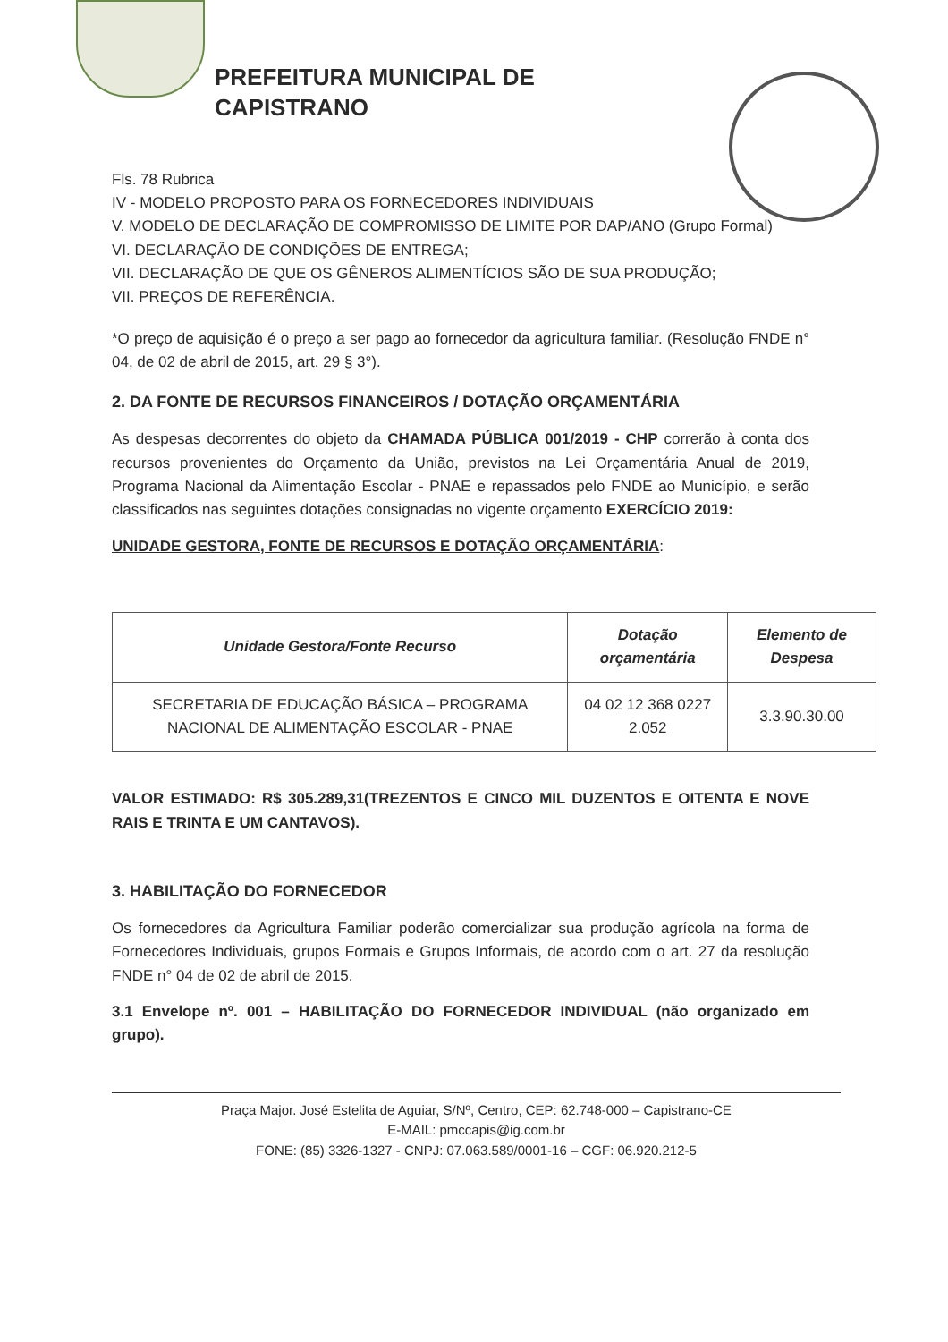PREFEITURA MUNICIPAL DE
CAPISTRANO
Fls. 78 Rubrica
IV - MODELO PROPOSTO PARA OS FORNECEDORES INDIVIDUAIS
V. MODELO DE DECLARAÇÃO DE COMPROMISSO DE LIMITE POR DAP/ANO (Grupo Formal)
VI. DECLARAÇÃO DE CONDIÇÕES DE ENTREGA;
VII. DECLARAÇÃO DE QUE OS GÊNEROS ALIMENTÍCIOS SÃO DE SUA PRODUÇÃO;
VII. PREÇOS DE REFERÊNCIA.
*O preço de aquisição é o preço a ser pago ao fornecedor da agricultura familiar. (Resolução FNDE n° 04, de 02 de abril de 2015, art. 29 § 3°).
2. DA FONTE DE RECURSOS FINANCEIROS / DOTAÇÃO ORÇAMENTÁRIA
As despesas decorrentes do objeto da CHAMADA PÚBLICA 001/2019 - CHP correrão à conta dos recursos provenientes do Orçamento da União, previstos na Lei Orçamentária Anual de 2019, Programa Nacional da Alimentação Escolar - PNAE e repassados pelo FNDE ao Município, e serão classificados nas seguintes dotações consignadas no vigente orçamento EXERCÍCIO 2019:
UNIDADE GESTORA, FONTE DE RECURSOS E DOTAÇÃO ORÇAMENTÁRIA:
| Unidade Gestora/Fonte Recurso | Dotação orçamentária | Elemento de Despesa |
| --- | --- | --- |
| SECRETARIA DE EDUCAÇÃO BÁSICA – PROGRAMA NACIONAL DE ALIMENTAÇÃO ESCOLAR - PNAE | 04 02 12 368 0227 2.052 | 3.3.90.30.00 |
VALOR ESTIMADO: R$ 305.289,31(TREZENTOS E CINCO MIL DUZENTOS E OITENTA E NOVE RAIS E TRINTA E UM CANTAVOS).
3. HABILITAÇÃO DO FORNECEDOR
Os fornecedores da Agricultura Familiar poderão comercializar sua produção agrícola na forma de Fornecedores Individuais, grupos Formais e Grupos Informais, de acordo com o art. 27 da resolução FNDE n° 04 de 02 de abril de 2015.
3.1 Envelope nº. 001 – HABILITAÇÃO DO FORNECEDOR INDIVIDUAL (não organizado em grupo).
Praça Major. José Estelita de Aguiar, S/Nº, Centro, CEP: 62.748-000 – Capistrano-CE
E-MAIL: pmccapis@ig.com.br
FONE: (85) 3326-1327 - CNPJ: 07.063.589/0001-16 – CGF: 06.920.212-5